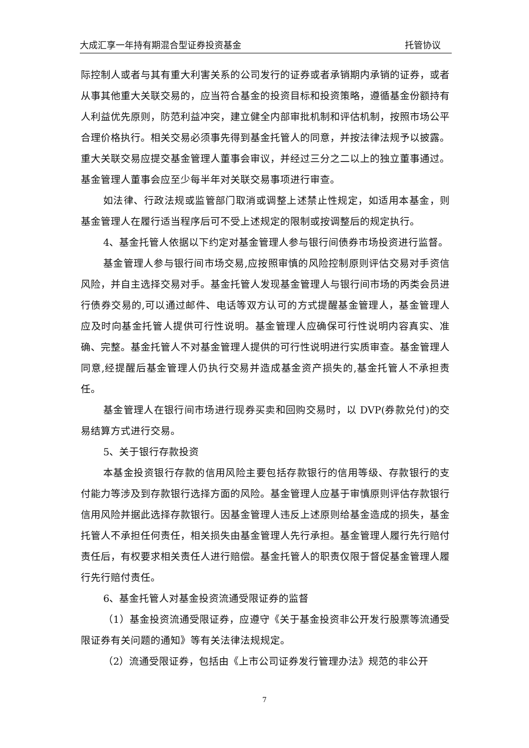大成汇享一年持有期混合型证券投资基金 托管协议
际控制人或者与其有重大利害关系的公司发行的证券或者承销期内承销的证券，或者从事其他重大关联交易的，应当符合基金的投资目标和投资策略，遵循基金份额持有人利益优先原则，防范利益冲突，建立健全内部审批机制和评估机制，按照市场公平合理价格执行。相关交易必须事先得到基金托管人的同意，并按法律法规予以披露。重大关联交易应提交基金管理人董事会审议，并经过三分之二以上的独立董事通过。基金管理人董事会应至少每半年对关联交易事项进行审查。
如法律、行政法规或监管部门取消或调整上述禁止性规定，如适用本基金，则基金管理人在履行适当程序后可不受上述规定的限制或按调整后的规定执行。
4、基金托管人依据以下约定对基金管理人参与银行间债券市场投资进行监督。
基金管理人参与银行间市场交易,应按照审慎的风险控制原则评估交易对手资信风险，并自主选择交易对手。基金托管人发现基金管理人与银行间市场的丙类会员进行债券交易的,可以通过邮件、电话等双方认可的方式提醒基金管理人，基金管理人应及时向基金托管人提供可行性说明。基金管理人应确保可行性说明内容真实、准确、完整。基金托管人不对基金管理人提供的可行性说明进行实质审查。基金管理人同意,经提醒后基金管理人仍执行交易并造成基金资产损失的,基金托管人不承担责任。
基金管理人在银行间市场进行现券买卖和回购交易时，以 DVP(券款兑付)的交易结算方式进行交易。
5、关于银行存款投资
本基金投资银行存款的信用风险主要包括存款银行的信用等级、存款银行的支付能力等涉及到存款银行选择方面的风险。基金管理人应基于审慎原则评估存款银行信用风险并据此选择存款银行。因基金管理人违反上述原则给基金造成的损失，基金托管人不承担任何责任，相关损失由基金管理人先行承担。基金管理人履行先行赔付责任后，有权要求相关责任人进行赔偿。基金托管人的职责仅限于督促基金管理人履行先行赔付责任。
6、基金托管人对基金投资流通受限证券的监督
（1）基金投资流通受限证券，应遵守《关于基金投资非公开发行股票等流通受限证券有关问题的通知》等有关法律法规规定。
（2）流通受限证券，包括由《上市公司证券发行管理办法》规范的非公开
7